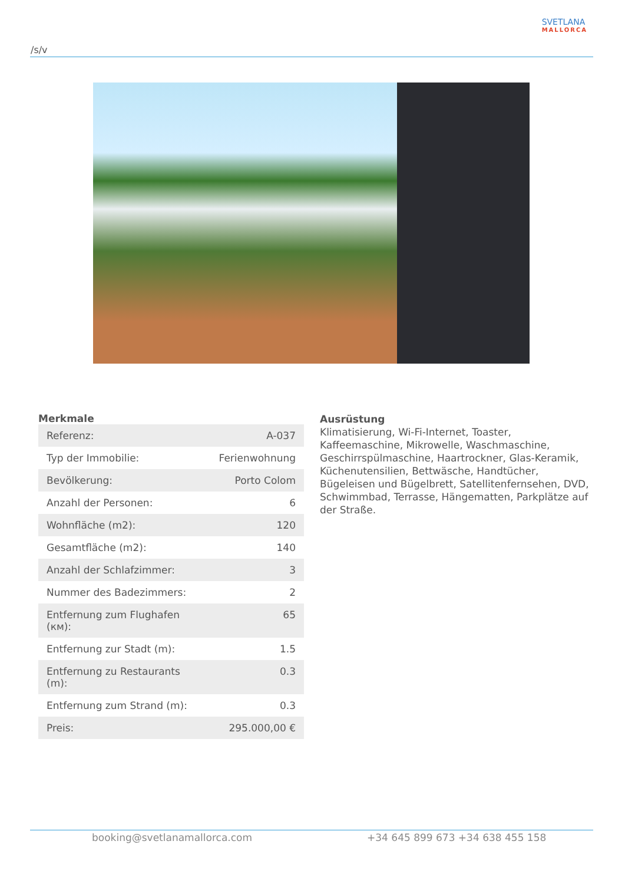/s/v
SVETLANA
MALLORCA
Merkmale
| Referenz: | A-037 |
| Typ der Immobilie: | Ferienwohnung |
| Bevölkerung: | Porto Colom |
| Anzahl der Personen: | 6 |
| Wohnfläche (m2): | 120 |
| Gesamtfläche (m2): | 140 |
| Anzahl der Schlafzimmer: | 3 |
| Nummer des Badezimmers: | 2 |
| Entfernung zum Flughafen (км): | 65 |
| Entfernung zur Stadt (m): | 1.5 |
| Entfernung zu Restaurants (m): | 0.3 |
| Entfernung zum Strand (m): | 0.3 |
| Preis: | 295.000,00 € |
Ausrüstung
Klimatisierung, Wi-Fi-Internet, Toaster, Kaffeemaschine, Mikrowelle, Waschmaschine, Geschirrspülmaschine, Haartrockner, Glas-Keramik, Küchenutensilien, Bettwäsche, Handtücher, Bügeleisen und Bügelbrett, Satellitenfernsehen, DVD, Schwimmbad, Terrasse, Hängematten, Parkplätze auf der Straße.
booking@svetlanamallorca.com +34 645 899 673 +34 638 455 158